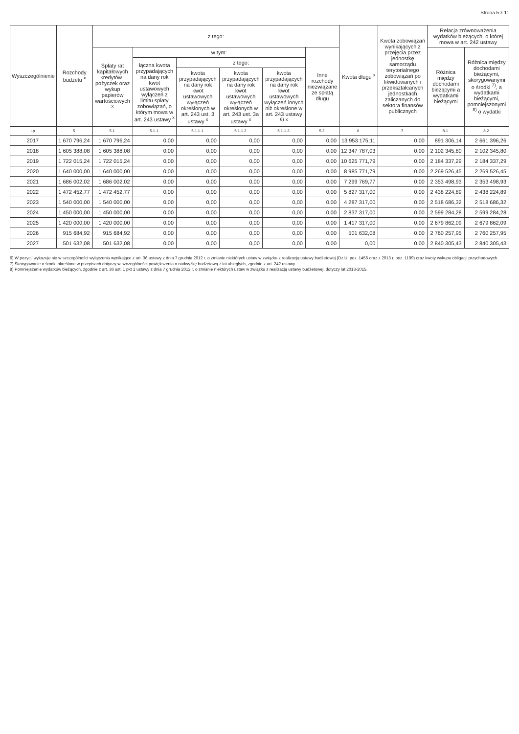Strona 5 z 11
| Wyszczególnienie | Rozchody budżetu <sup>x</sup> | z tego: | | | | | | Kwota długu <sup>x</sup> | Kwota zobowiązań wynikających z przejęcia przez jednostkę samorządu terytorialnego zobowiązań po likwidowanych i przekształcanych jednostkach zaliczanych do sektora finansów publicznych | Relacja zrównoważenia wydatków bieżących, o której mowa w art. 242 ustawy | |
| --- | --- | --- | --- | --- | --- | --- | --- | --- | --- | --- | --- |
| | | Spłaty rat kapitałowych kredytów i pożyczek oraz wykup papierów wartościowych <sup>x</sup> | w tym: | | | | Inne rozchody niezwiązane ze spłatą długu | | | Różnica między dochodami bieżącymi a wydatkami bieżącymi | Różnica między dochodami bieżącymi, skorygowanymi o środki <sup>7)</sup>, a wydatkami bieżącymi, pomniejszonymi <sup>8)</sup> o wydatki |
| | | | łączna kwota przypadających na dany rok kwot ustawowych wyłączeń z limitu spłaty zobowiązań, o którym mowa w art. 243 ustawy <sup>x</sup> | z tego: | | | | | | | |
| | | | | kwota przypadających na dany rok kwot ustawowych wyłączeń określonych w art. 243 ust. 3 ustawy <sup>x</sup> | kwota przypadających na dany rok kwot ustawowych wyłączeń określonych w art. 243 ust. 3a ustawy <sup>x</sup> | kwota przypadających na dany rok kwot ustawowych wyłączeń innych niż określone w art. 243 ustawy <sup>6)</sup> <sup>x</sup> | | | | | |
| Lp | 5 | 5.1 | 5.1.1 | 5.1.1.1 | 5.1.1.2 | 5.1.1.3 | 5.2 | 6 | 7 | 8.1 | 8.2 |
| 2017 | 1 670 796,24 | 1 670 796,24 | 0,00 | 0,00 | 0,00 | 0,00 | 0,00 | 13 953 175,11 | 0,00 | 891 306,14 | 2 661 396,26 |
| 2018 | 1 605 388,08 | 1 605 388,08 | 0,00 | 0,00 | 0,00 | 0,00 | 0,00 | 12 347 787,03 | 0,00 | 2 102 345,80 | 2 102 345,80 |
| 2019 | 1 722 015,24 | 1 722 015,24 | 0,00 | 0,00 | 0,00 | 0,00 | 0,00 | 10 625 771,79 | 0,00 | 2 184 337,29 | 2 184 337,29 |
| 2020 | 1 640 000,00 | 1 640 000,00 | 0,00 | 0,00 | 0,00 | 0,00 | 0,00 | 8 985 771,79 | 0,00 | 2 269 526,45 | 2 269 526,45 |
| 2021 | 1 686 002,02 | 1 686 002,02 | 0,00 | 0,00 | 0,00 | 0,00 | 0,00 | 7 299 769,77 | 0,00 | 2 353 498,93 | 2 353 498,93 |
| 2022 | 1 472 452,77 | 1 472 452,77 | 0,00 | 0,00 | 0,00 | 0,00 | 0,00 | 5 827 317,00 | 0,00 | 2 438 224,89 | 2 438 224,89 |
| 2023 | 1 540 000,00 | 1 540 000,00 | 0,00 | 0,00 | 0,00 | 0,00 | 0,00 | 4 287 317,00 | 0,00 | 2 518 686,32 | 2 518 686,32 |
| 2024 | 1 450 000,00 | 1 450 000,00 | 0,00 | 0,00 | 0,00 | 0,00 | 0,00 | 2 837 317,00 | 0,00 | 2 599 284,28 | 2 599 284,28 |
| 2025 | 1 420 000,00 | 1 420 000,00 | 0,00 | 0,00 | 0,00 | 0,00 | 0,00 | 1 417 317,00 | 0,00 | 2 679 862,09 | 2 679 862,09 |
| 2026 | 915 684,92 | 915 684,92 | 0,00 | 0,00 | 0,00 | 0,00 | 0,00 | 501 632,08 | 0,00 | 2 760 257,95 | 2 760 257,95 |
| 2027 | 501 632,08 | 501 632,08 | 0,00 | 0,00 | 0,00 | 0,00 | 0,00 | 0,00 | 0,00 | 2 840 305,43 | 2 840 305,43 |
6) W pozycji wykazuje się w szczególności wyłączenia wynikające z art. 36 ustawy z dnia 7 grudnia 2012 r. o zmianie niektórych ustaw w związku z realizacją ustawy budżetowej (Dz.U. poz. 1456 oraz z 2013 r. poz. 1199) oraz kwoty wykupu obligacji przychodowych.
7) Skorygowanie o środki określone w przepisach dotyczy w szczególności powiększenia o nadwyżkę budżetową z lat ubiegłych, zgodnie z art. 242 ustawy.
8) Pomniejszenie wydatków bieżących, zgodnie z art. 36 ust. 1 pkt 1 ustawy z dnia 7 grudnia 2012 r. o zmianie niektórych ustaw w związku z realizacją ustawy budżetowej, dotyczy lat 2013-2015.